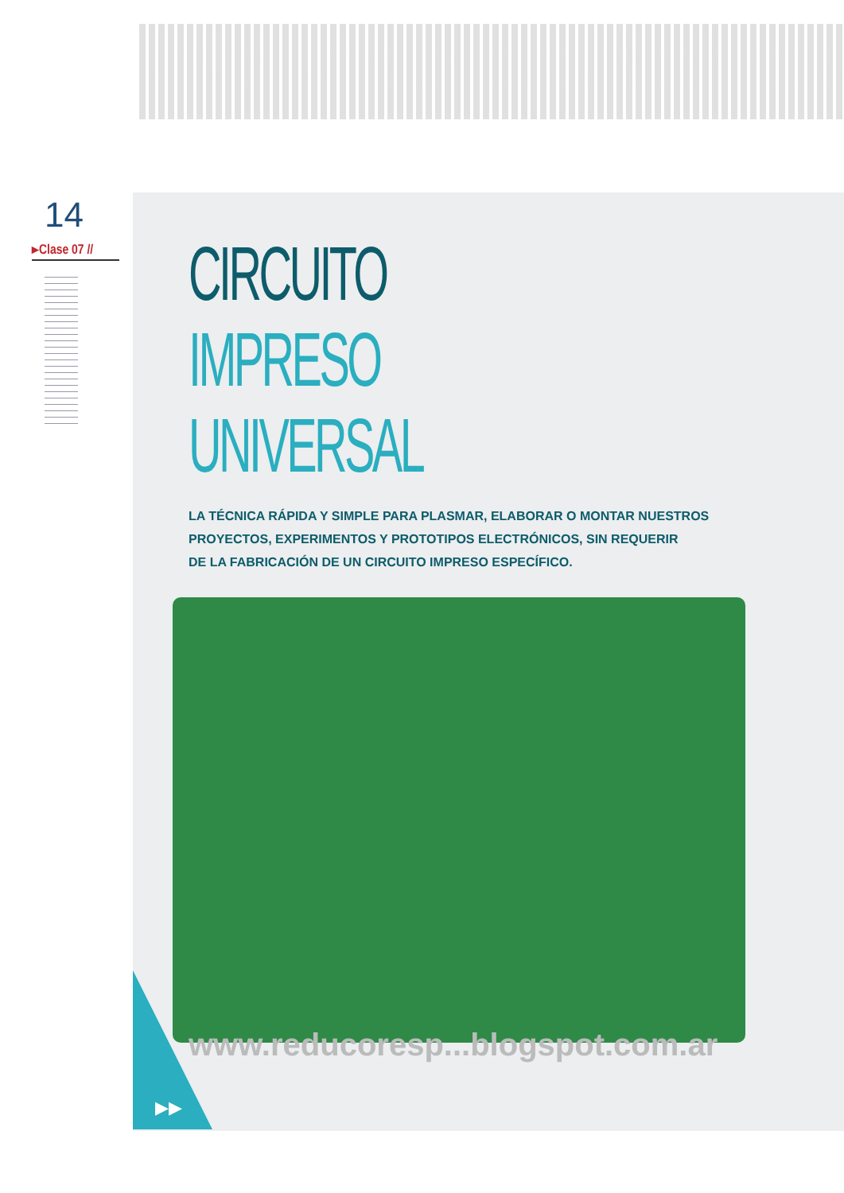14
▸Clase 07 //
CIRCUITO
IMPRESO UNIVERSAL
LA TÉCNICA RÁPIDA Y SIMPLE PARA PLASMAR, ELABORAR O MONTAR NUESTROS
PROYECTOS, EXPERIMENTOS Y PROTOTIPOS ELECTRÓNICOS, SIN REQUERIR
DE LA FABRICACIÓN DE UN CIRCUITO IMPRESO ESPECÍFICO.
www.reducoresp...blogspot.com.ar
▶▶